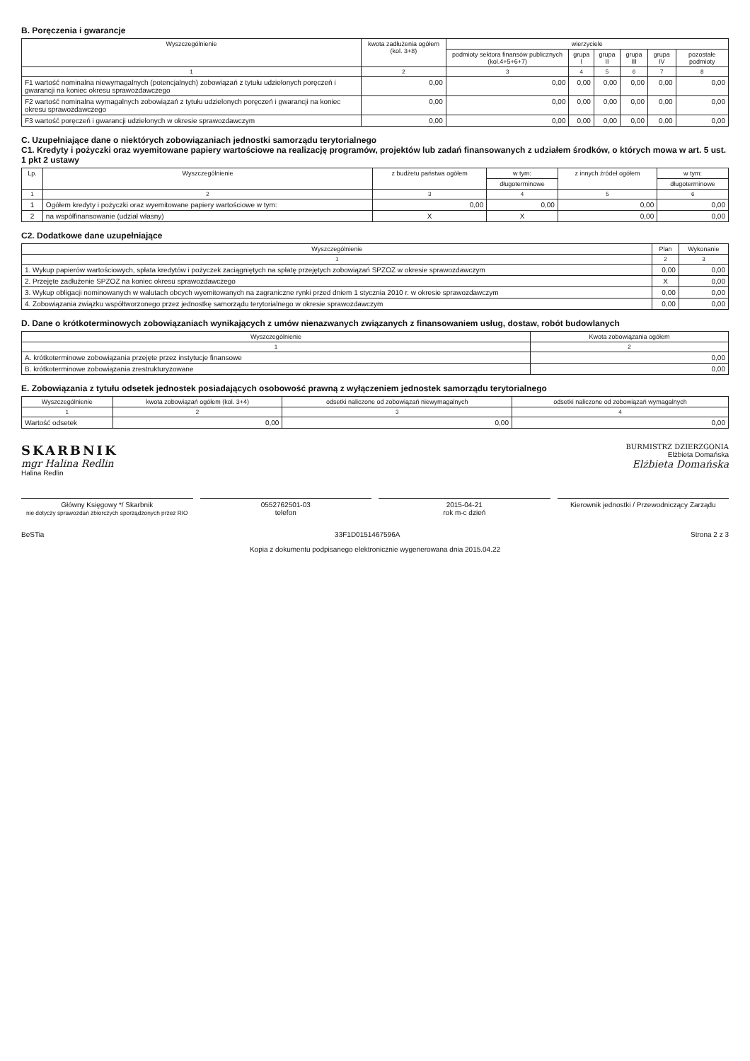B. Poręczenia i gwarancje
| Wyszczególnienie | kwota zadłużenia ogółem (kol. 3+8) | wierzyciele | | | | | |
| --- | --- | --- | --- | --- | --- | --- | --- |
| | | podmioty sektora finansów publicznych (kol.4+5+6+7) | grupa I | grupa II | grupa III | grupa IV | pozostałe podmioty |
| 1 | 2 | 3 | 4 | 5 | 6 | 7 | 8 |
| F1 wartość nominalna niewymagalnych (potencjalnych) zobowiązań z tytułu udzielonych poręczeń i gwarancji na koniec okresu sprawozdawczego | 0,00 | 0,00 | 0,00 | 0,00 | 0,00 | 0,00 | 0,00 |
| F2 wartość nominalna wymagalnych zobowiązań z tytułu udzielonych poręczeń i gwarancji na koniec okresu sprawozdawczego | 0,00 | 0,00 | 0,00 | 0,00 | 0,00 | 0,00 | 0,00 |
| F3 wartość poręczeń i gwarancji udzielonych w okresie sprawozdawczym | 0,00 | 0,00 | 0,00 | 0,00 | 0,00 | 0,00 | 0,00 |
C. Uzupełniające dane o niektórych zobowiązaniach jednostki samorządu terytorialnego
C1. Kredyty i pożyczki oraz wyemitowane papiery wartościowe na realizację programów, projektów lub zadań finansowanych z udziałem środków, o których mowa w art. 5 ust. 1 pkt 2 ustawy
| Lp. | Wyszczególnienie | z budżetu państwa ogółem | w tym: | z innych źródeł ogółem | w tym: |
| --- | --- | --- | --- | --- | --- |
| | | | długoterminowe | | długoterminowe |
| 1 | 2 | 3 | 4 | 5 | 6 |
| 1 | Ogółem kredyty i pożyczki oraz wyemitowane papiery wartościowe w tym: | 0,00 | 0,00 | 0,00 | 0,00 |
| 2 | na współfinansowanie (udział własny) | X | X | 0,00 | 0,00 |
C2. Dodatkowe dane uzupełniające
| Wyszczególnienie | Plan | Wykonanie |
| --- | --- | --- |
| 1 | 2 | 3 |
| 1. Wykup papierów wartościowych, spłata kredytów i pożyczek zaciągniętych na spłatę przejętych zobowiązań SPZOZ w okresie sprawozdawczym | 0,00 | 0,00 |
| 2. Przejęte zadłużenie SPZOZ na koniec okresu sprawozdawczego | X | 0,00 |
| 3. Wykup obligacji nominowanych w walutach obcych wyemitowanych na zagraniczne rynki przed dniem 1 stycznia 2010 r. w okresie sprawozdawczym | 0,00 | 0,00 |
| 4. Zobowiązania związku współtworzonego przez jednostkę samorządu terytorialnego w okresie sprawozdawczym | 0,00 | 0,00 |
D. Dane o krótkoterminowych zobowiązaniach wynikających z umów nienazwanych związanych z finansowaniem usług, dostaw, robót budowlanych
| Wyszczególnienie | Kwota zobowiązania ogółem |
| --- | --- |
| 1 | 2 |
| A. krótkoterminowe zobowiązania przejęte przez instytucje finansowe | 0,00 |
| B. krótkoterminowe zobowiązania zrestrukturyzowane | 0,00 |
E. Zobowiązania z tytułu odsetek jednostek posiadających osobowość prawną z wyłączeniem jednostek samorządu terytorialnego
| Wyszczególnienie | kwota zobowiązań ogółem (kol. 3+4) | odsetki naliczone od zobowiązań niewymagalnych | odsetki naliczone od zobowiązań wymagalnych |
| --- | --- | --- | --- |
| 1 | 2 | 3 | 4 |
| Wartość odsetek | 0,00 | 0,00 | 0,00 |
SKARBNIK
mgr Halina Redlin
Halina Redlin
BURMISTRZ DZIERZGONIA
Elżbieta Domańska
Elżbieta Domańska
Główny Księgowy */ Skarbnik
nie dotyczy sprawozdań zbiorczych sporządzonych przez RIO
0552762501-03
telefon
2015-04-21
rok m-c dzień
Kierownik jednostki / Przewodniczący Zarządu
BeSTia 33F1D0151467596A Strona 2 z 3
Kopia z dokumentu podpisanego elektronicznie wygenerowana dnia 2015.04.22